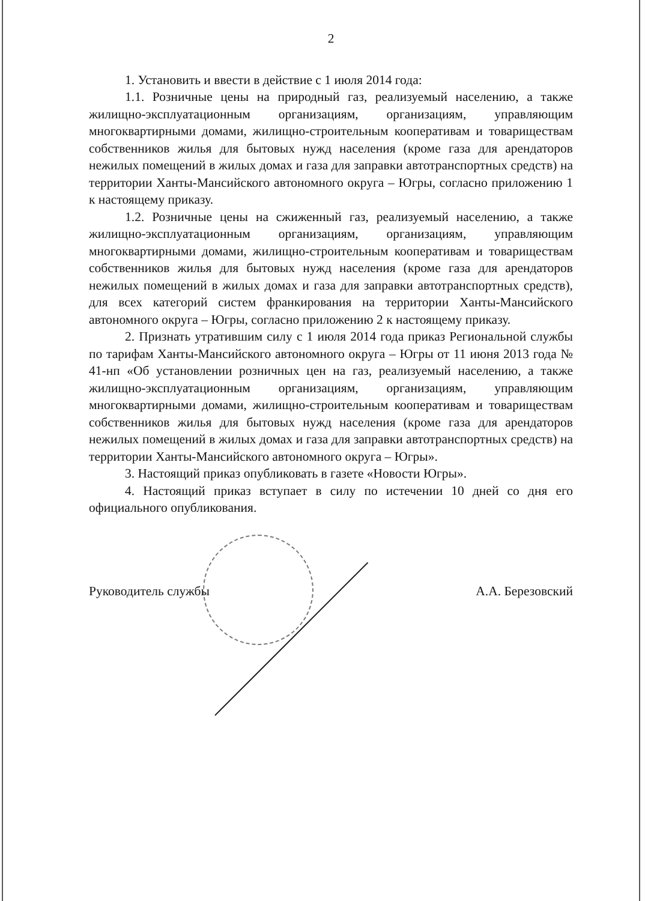2
1. Установить и ввести в действие с 1 июля 2014 года:
1.1. Розничные цены на природный газ, реализуемый населению, а также жилищно-эксплуатационным организациям, организациям, управляющим многоквартирными домами, жилищно-строительным кооперативам и товариществам собственников жилья для бытовых нужд населения (кроме газа для арендаторов нежилых помещений в жилых домах и газа для заправки автотранспортных средств) на территории Ханты-Мансийского автономного округа – Югры, согласно приложению 1 к настоящему приказу.
1.2. Розничные цены на сжиженный газ, реализуемый населению, а также жилищно-эксплуатационным организациям, организациям, управляющим многоквартирными домами, жилищно-строительным кооперативам и товариществам собственников жилья для бытовых нужд населения (кроме газа для арендаторов нежилых помещений в жилых домах и газа для заправки автотранспортных средств), для всех категорий систем франкирования на территории Ханты-Мансийского автономного округа – Югры, согласно приложению 2 к настоящему приказу.
2. Признать утратившим силу с 1 июля 2014 года приказ Региональной службы по тарифам Ханты-Мансийского автономного округа – Югры от 11 июня 2013 года № 41-нп «Об установлении розничных цен на газ, реализуемый населению, а также жилищно-эксплуатационным организациям, организациям, управляющим многоквартирными домами, жилищно-строительным кооперативам и товариществам собственников жилья для бытовых нужд населения (кроме газа для арендаторов нежилых помещений в жилых домах и газа для заправки автотранспортных средств) на территории Ханты-Мансийского автономного округа – Югры».
3. Настоящий приказ опубликовать в газете «Новости Югры».
4. Настоящий приказ вступает в силу по истечении 10 дней со дня его официального опубликования.
Руководитель службы А.А. Березовский